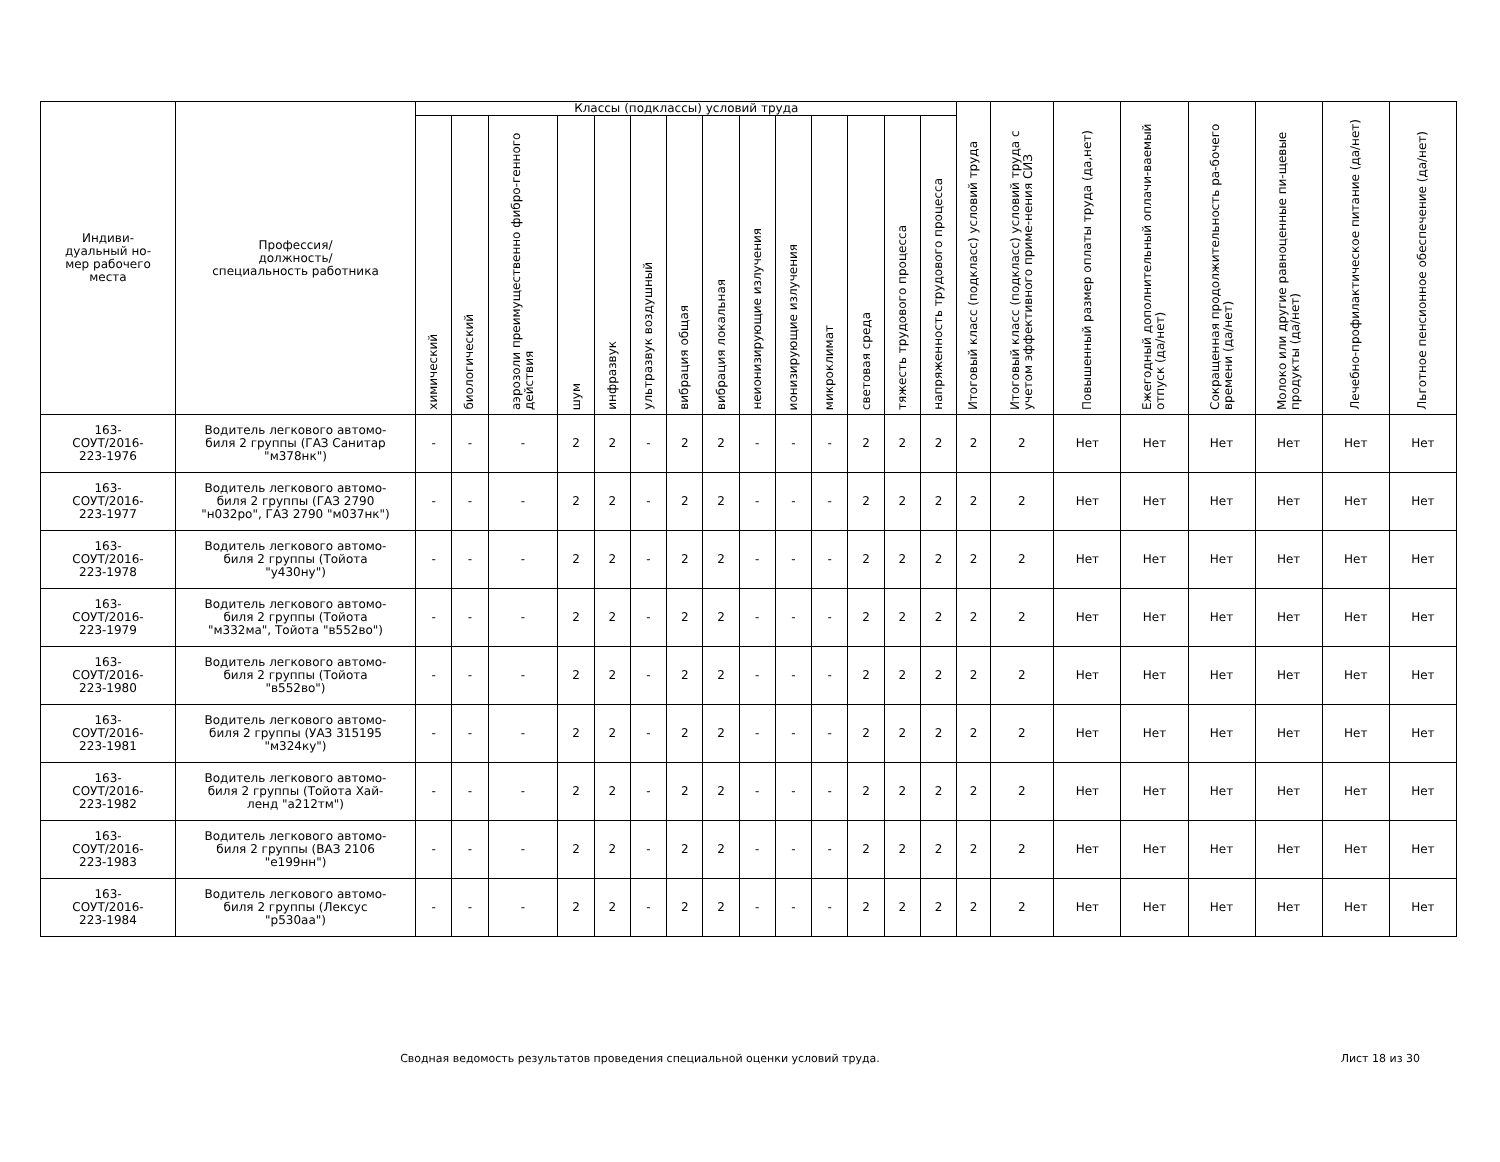| Индиви- дуальный но- мер рабочего места | Профессия/ должность/ специальность работника | Классы (подклассы) условий труда | | | | | | | | | | | | | | Итоговый класс (подкласс) условий труда | Итоговый класс (подкласс) условий труда с учетом эффективного приме-нения СИЗ | Повышенный размер оплаты труда (да,нет) | Ежегодный дополнительный оплачи-ваемый отпуск (да/нет) | Сокращенная продолжительность ра-бочего времени (да/нет) | Молоко или другие равноценные пи-щевые продукты (да/нет) | Лечебно-профилактическое питание (да/нет) | Льготное пенсионное обеспечение (да/нет) |
| --- | --- | --- | --- | --- | --- | --- | --- | --- | --- | --- | --- | --- | --- | --- | --- | --- | --- | --- | --- | --- | --- | --- | --- |
| | | химический | биологический | аэрозоли преимущественно фибро-генного действия | шум | инфразвук | ультразвук воздушный | вибрация общая | вибрация локальная | неионизирующие излучения | ионизирующие излучения | микроклимат | световая среда | тяжесть трудового процесса | напряженность трудового процесса | | | | | | | | |
| 163- СОУТ/2016- 223-1976 | Водитель легкового автомо- биля 2 группы (ГАЗ Санитар "м378нк") | - | - | - | 2 | 2 | - | 2 | 2 | - | - | - | 2 | 2 | 2 | 2 | 2 | Нет | Нет | Нет | Нет | Нет | Нет |
| 163- СОУТ/2016- 223-1977 | Водитель легкового автомо- биля 2 группы (ГАЗ 2790 "н032ро", ГАЗ 2790 "м037нк") | - | - | - | 2 | 2 | - | 2 | 2 | - | - | - | 2 | 2 | 2 | 2 | 2 | Нет | Нет | Нет | Нет | Нет | Нет |
| 163- СОУТ/2016- 223-1978 | Водитель легкового автомо- биля 2 группы (Тойота "у430ну") | - | - | - | 2 | 2 | - | 2 | 2 | - | - | - | 2 | 2 | 2 | 2 | 2 | Нет | Нет | Нет | Нет | Нет | Нет |
| 163- СОУТ/2016- 223-1979 | Водитель легкового автомо- биля 2 группы (Тойота "м332ма", Тойота "в552во") | - | - | - | 2 | 2 | - | 2 | 2 | - | - | - | 2 | 2 | 2 | 2 | 2 | Нет | Нет | Нет | Нет | Нет | Нет |
| 163- СОУТ/2016- 223-1980 | Водитель легкового автомо- биля 2 группы (Тойота "в552во") | - | - | - | 2 | 2 | - | 2 | 2 | - | - | - | 2 | 2 | 2 | 2 | 2 | Нет | Нет | Нет | Нет | Нет | Нет |
| 163- СОУТ/2016- 223-1981 | Водитель легкового автомо- биля 2 группы (УАЗ 315195 "м324ку") | - | - | - | 2 | 2 | - | 2 | 2 | - | - | - | 2 | 2 | 2 | 2 | 2 | Нет | Нет | Нет | Нет | Нет | Нет |
| 163- СОУТ/2016- 223-1982 | Водитель легкового автомо- биля 2 группы (Тойота Хай- ленд "а212тм") | - | - | - | 2 | 2 | - | 2 | 2 | - | - | - | 2 | 2 | 2 | 2 | 2 | Нет | Нет | Нет | Нет | Нет | Нет |
| 163- СОУТ/2016- 223-1983 | Водитель легкового автомо- биля 2 группы (ВАЗ 2106 "е199нн") | - | - | - | 2 | 2 | - | 2 | 2 | - | - | - | 2 | 2 | 2 | 2 | 2 | Нет | Нет | Нет | Нет | Нет | Нет |
| 163- СОУТ/2016- 223-1984 | Водитель легкового автомо- биля 2 группы (Лексус "р530аа") | - | - | - | 2 | 2 | - | 2 | 2 | - | - | - | 2 | 2 | 2 | 2 | 2 | Нет | Нет | Нет | Нет | Нет | Нет |
Сводная ведомость результатов проведения специальной оценки условий труда.
Лист 18 из 30